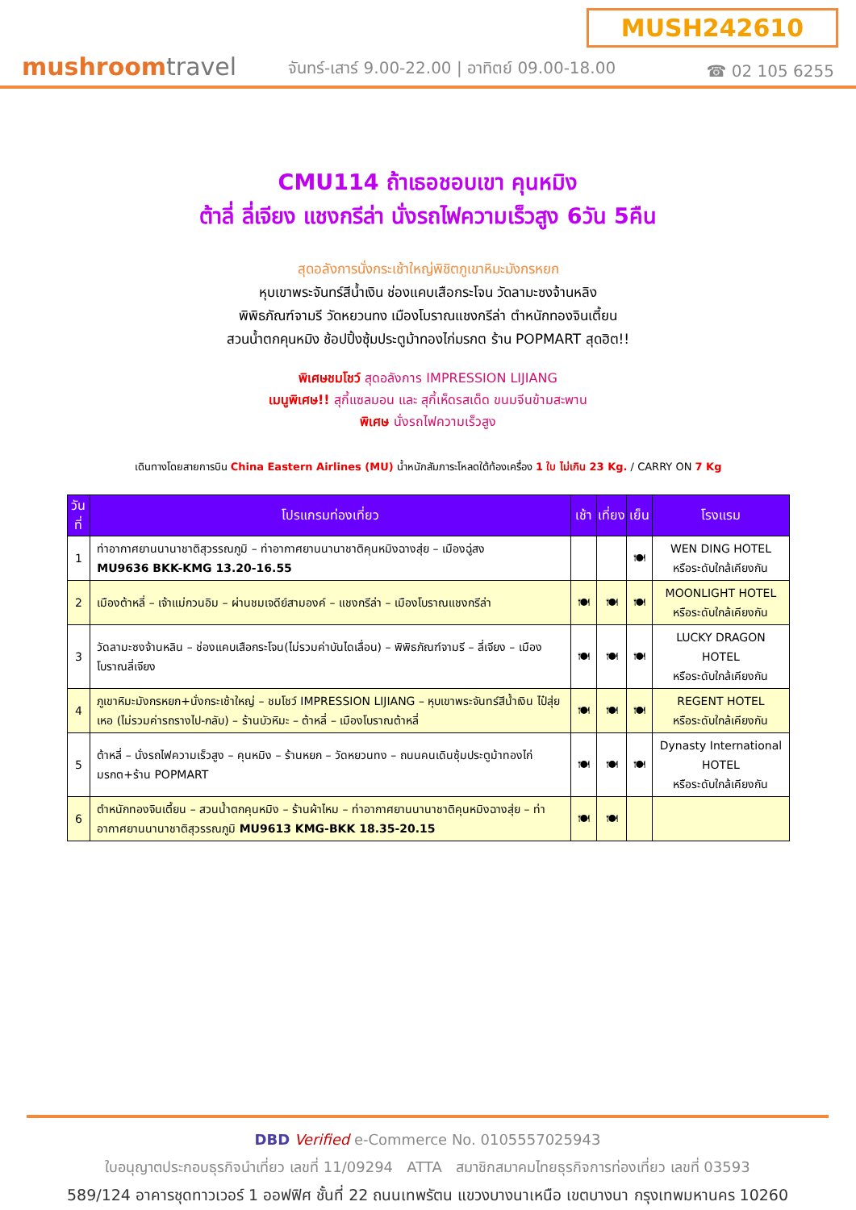MUSH242610
mushroomtravel
จันทร์-เสาร์ 9.00-22.00 | อาทิตย์ 09.00-18.00
☎ 02 105 6255
CMU114 ถ้าเธอชอบเขา คุนหมิง
ต้าลี่ ลี่เจียง แชงกรีล่า นั่งรถไฟความเร็วสูง 6วัน 5คืน
สุดอลังการนั่งกระเช้าใหญ่พิชิตภูเขาหิมะมังกรหยก
หุบเขาพระจันทร์สีน้ำเงิน ช่องแคบเสือกระโจน วัดลามะซงจ้านหลิง
พิพิธภัณฑ์จามรี วัดหยวนทง เมืองโบราณแชงกรีล่า ตำหนักทองจินเตี้ยน
สวนน้ำตกคุนหมิง ช้อปปิ้งซุ้มประตูม้าทองไก่มรกต ร้าน POPMART สุดฮิต!!
พิเศษชมโชว์ สุดอลังการ IMPRESSION LIJIANG
เมนูพิเศษ!! สุกี้แซลมอน และ สุกี้เห็ดรสเด็ด ขนมจีนข้ามสะพาน
พิเศษ นั่งรถไฟความเร็วสูง
เดินทางโดยสายการบิน China Eastern Airlines (MU) น้ำหนักสัมภาระโหลดใต้ท้องเครื่อง 1 ใบ ไม่เกิน 23 Kg. / CARRY ON 7 Kg
| วันที่ | โปรแกรมท่องเที่ยว | เช้า | เที่ยง | เย็น | โรงแรม |
| --- | --- | --- | --- | --- | --- |
| 1 | ท่าอากาศยานนานาชาติสุวรรณภูมิ – ท่าอากาศยานนานาชาติคุนหมิงฉางสุ่ย – เมืองฉู่สง MU9636 BKK-KMG 13.20-16.55 | | | 🍽 | WEN DING HOTEL หรือระดับใกล้เคียงกัน |
| 2 | เมืองต้าหลี่ – เจ้าแม่กวนอิม – ผ่านชมเจดีย์สามองค์ – แชงกรีล่า – เมืองโบราณแชงกรีล่า | 🍽 | 🍽 | 🍽 | MOONLIGHT HOTEL หรือระดับใกล้เคียงกัน |
| 3 | วัดลามะซงจ้านหลิน – ช่องแคบเสือกระโจน(ไม่รวมค่าบันไดเลื่อน) – พิพิธภัณฑ์จามรี – ลี่เจียง – เมืองโบราณลี่เจียง | 🍽 | 🍽 | 🍽 | LUCKY DRAGON HOTEL หรือระดับใกล้เคียงกัน |
| 4 | ภูเขาหิมะมังกรหยก+นั่งกระเช้าใหญ่ – ชมโชว์ IMPRESSION LIJIANG – หุบเขาพระจันทร์สีน้ำเงิน ไป๋สุ่ยเหอ (ไม่รวมค่ารถรางไป-กลับ) – ร้านบัวหิมะ – ต้าหลี่ – เมืองโบราณต้าหลี่ | 🍽 | 🍽 | 🍽 | REGENT HOTEL หรือระดับใกล้เคียงกัน |
| 5 | ต้าหลี่ – นั่งรถไฟความเร็วสูง – คุนหมิง – ร้านหยก – วัดหยวนทง – ถนนคนเดินซุ้มประตูม้าทองไก่มรกต+ร้าน POPMART | 🍽 | 🍽 | 🍽 | Dynasty International HOTEL หรือระดับใกล้เคียงกัน |
| 6 | ตำหนักทองจินเตี้ยน – สวนน้ำตกคุนหมิง – ร้านผ้าไหม – ท่าอากาศยานนานาชาติคุนหมิงฉางสุ่ย – ท่าอากาศยานนานาชาติสุวรรณภูมิ MU9613 KMG-BKK 18.35-20.15 | 🍽 | 🍽 | | |
DBD Verified e-Commerce No. 0105557025943
ใบอนุญาตประกอบธุรกิจนำเที่ยว เลขที่ 11/09294 ATTA สมาชิกสมาคมไทยธุรกิจการท่องเที่ยว เลขที่ 03593
589/124 อาคารชุดทาวเวอร์ 1 ออฟฟิศ ชั้นที่ 22 ถนนเทพรัตน แขวงบางนาเหนือ เขตบางนา กรุงเทพมหานคร 10260